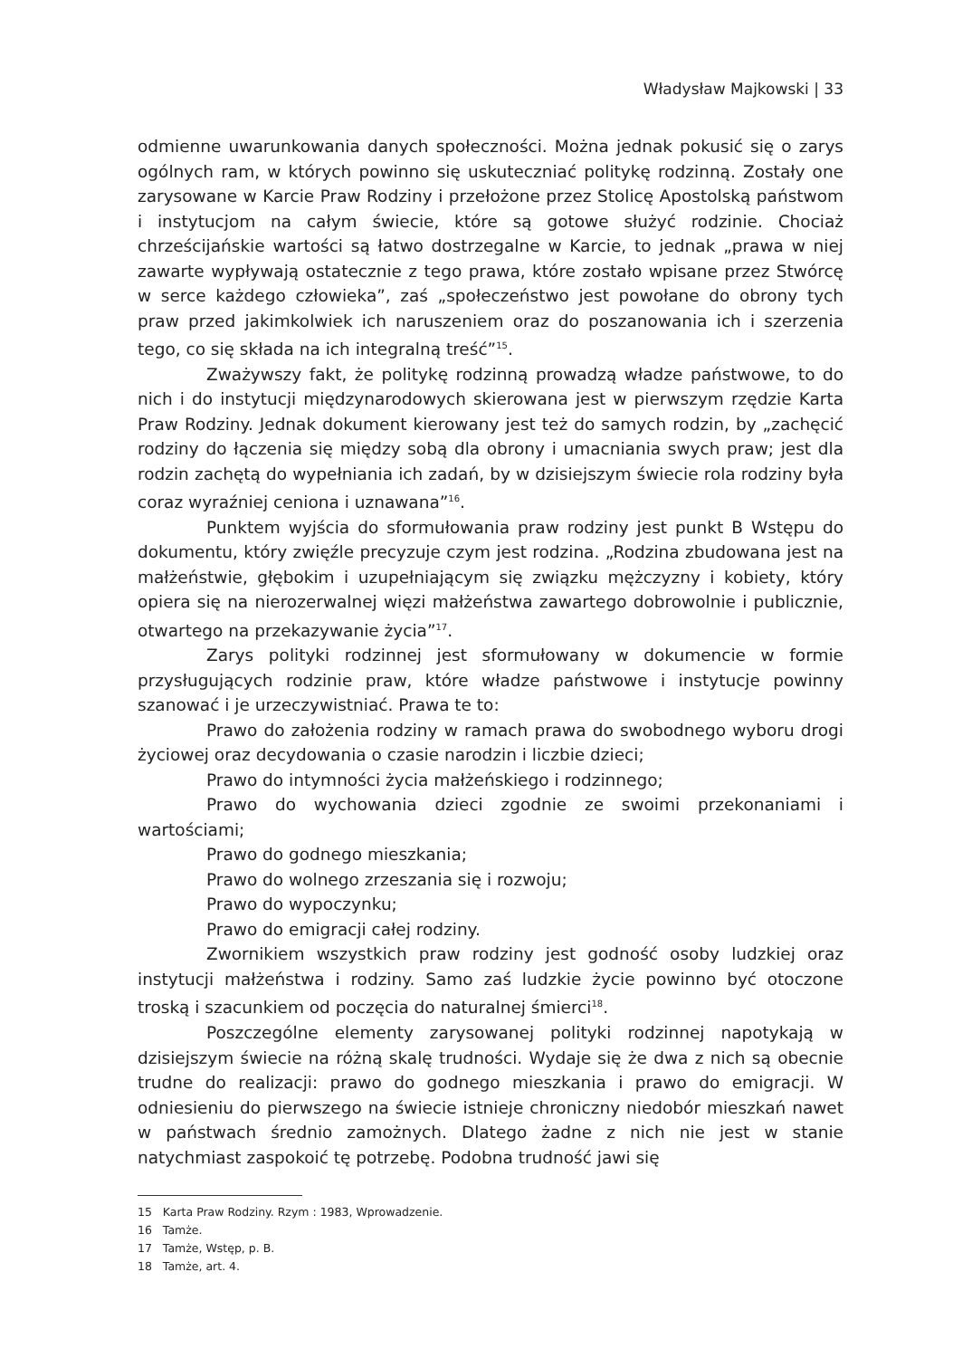Władysław Majkowski | 33
odmienne uwarunkowania danych społeczności. Można jednak pokusić się o zarys ogólnych ram, w których powinno się uskuteczniać politykę rodzinną. Zostały one zarysowane w Karcie Praw Rodziny i przełożone przez Stolicę Apostolską państwom i instytucjom na całym świecie, które są gotowe służyć rodzinie. Chociaż chrześcijańskie wartości są łatwo dostrzegalne w Karcie, to jednak „prawa w niej zawarte wypływają ostatecznie z tego prawa, które zostało wpisane przez Stwórcę w serce każdego człowieka”, zaś „społeczeństwo jest powołane do obrony tych praw przed jakimkolwiek ich naruszeniem oraz do poszanowania ich i szerzenia tego, co się składa na ich integralną treść”<sup>15</sup>.
Zważywszy fakt, że politykę rodzinną prowadzą władze państwowe, to do nich i do instytucji międzynarodowych skierowana jest w pierwszym rzędzie Karta Praw Rodziny. Jednak dokument kierowany jest też do samych rodzin, by „zachęcić rodziny do łączenia się między sobą dla obrony i umacniania swych praw; jest dla rodzin zachętą do wypełniania ich zadań, by w dzisiejszym świecie rola rodziny była coraz wyraźniej ceniona i uznawana”<sup>16</sup>.
Punktem wyjścia do sformułowania praw rodziny jest punkt B Wstępu do dokumentu, który zwięźle precyzuje czym jest rodzina. „Rodzina zbudowana jest na małżeństwie, głębokim i uzupełniającym się związku mężczyzny i kobiety, który opiera się na nierozerwalnej więzi małżeństwa zawartego dobrowolnie i publicznie, otwartego na przekazywanie życia”<sup>17</sup>.
Zarys polityki rodzinnej jest sformułowany w dokumencie w formie przysługujących rodzinie praw, które władze państwowe i instytucje powinny szanować i je urzeczywistniać. Prawa te to:
Prawo do założenia rodziny w ramach prawa do swobodnego wyboru drogi życiowej oraz decydowania o czasie narodzin i liczbie dzieci;
Prawo do intymności życia małżeńskiego i rodzinnego;
Prawo do wychowania dzieci zgodnie ze swoimi przekonaniami i wartościami;
Prawo do godnego mieszkania;
Prawo do wolnego zrzeszania się i rozwoju;
Prawo do wypoczynku;
Prawo do emigracji całej rodziny.
Zwornikiem wszystkich praw rodziny jest godność osoby ludzkiej oraz instytucji małżeństwa i rodziny. Samo zaś ludzkie życie powinno być otoczone troską i szacunkiem od poczęcia do naturalnej śmierci<sup>18</sup>.
Poszczególne elementy zarysowanej polityki rodzinnej napotykają w dzisiejszym świecie na różną skalę trudności. Wydaje się że dwa z nich są obecnie trudne do realizacji: prawo do godnego mieszkania i prawo do emigracji. W odniesieniu do pierwszego na świecie istnieje chroniczny niedobór mieszkań nawet w państwach średnio zamożnych. Dlatego żadne z nich nie jest w stanie natychmiast zaspokoić tę potrzebę. Podobna trudność jawi się
15 Karta Praw Rodziny. Rzym : 1983, Wprowadzenie.
16 Tamże.
17 Tamże, Wstęp, p. B.
18 Tamże, art. 4.